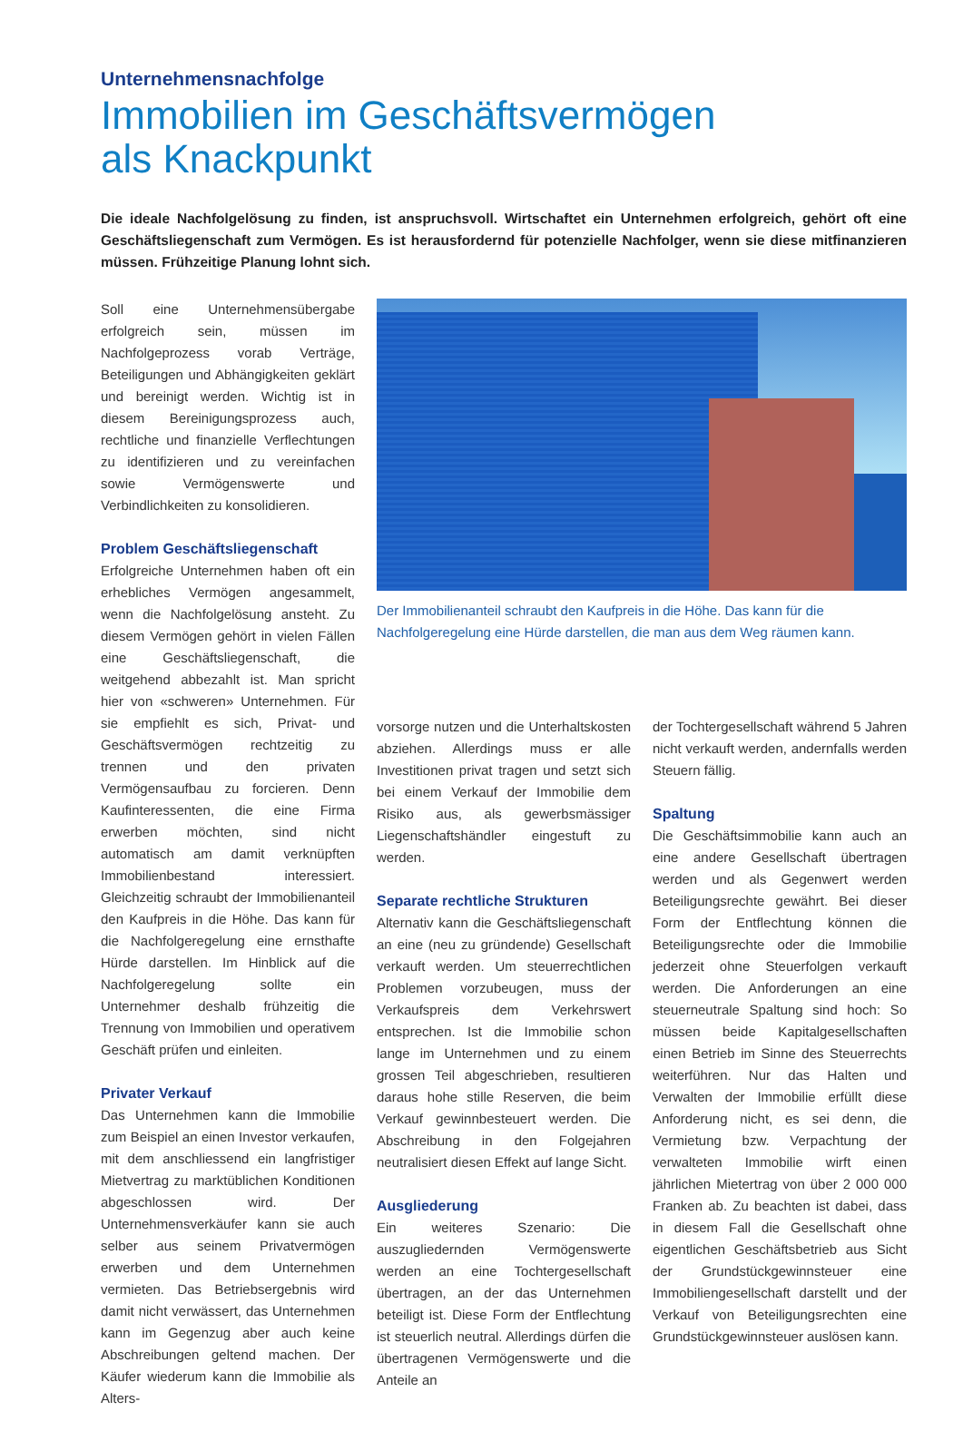Unternehmensnachfolge
Immobilien im Geschäftsvermögen
als Knackpunkt
Die ideale Nachfolgelösung zu finden, ist anspruchsvoll. Wirtschaftet ein Unternehmen erfolgreich, gehört oft eine Geschäftsliegenschaft zum Vermögen. Es ist herausfordernd für potenzielle Nachfolger, wenn sie diese mitfinanzieren müssen. Frühzeitige Planung lohnt sich.
Soll eine Unternehmensübergabe erfolgreich sein, müssen im Nachfolgeprozess vorab Verträge, Beteiligungen und Abhängigkeiten geklärt und bereinigt werden. Wichtig ist in diesem Bereinigungsprozess auch, rechtliche und finanzielle Verflechtungen zu identifizieren und zu vereinfachen sowie Vermögenswerte und Verbindlichkeiten zu konsolidieren.
Problem Geschäftsliegenschaft
Erfolgreiche Unternehmen haben oft ein erhebliches Vermögen angesammelt, wenn die Nachfolgelösung ansteht. Zu diesem Vermögen gehört in vielen Fällen eine Geschäftsliegenschaft, die weitgehend abbezahlt ist. Man spricht hier von «schweren» Unternehmen. Für sie empfiehlt es sich, Privat- und Geschäftsvermögen rechtzeitig zu trennen und den privaten Vermögensaufbau zu forcieren. Denn Kaufinteressenten, die eine Firma erwerben möchten, sind nicht automatisch am damit verknüpften Immobilienbestand interessiert. Gleichzeitig schraubt der Immobilienanteil den Kaufpreis in die Höhe. Das kann für die Nachfolgeregelung eine ernsthafte Hürde darstellen. Im Hinblick auf die Nachfolgeregelung sollte ein Unternehmer deshalb frühzeitig die Trennung von Immobilien und operativem Geschäft prüfen und einleiten.
Privater Verkauf
Das Unternehmen kann die Immobilie zum Beispiel an einen Investor verkaufen, mit dem anschliessend ein langfristiger Mietvertrag zu marktüblichen Konditionen abgeschlossen wird. Der Unternehmensverkäufer kann sie auch selber aus seinem Privatvermögen erwerben und dem Unternehmen vermieten. Das Betriebsergebnis wird damit nicht verwässert, das Unternehmen kann im Gegenzug aber auch keine Abschreibungen geltend machen. Der Käufer wiederum kann die Immobilie als Alters-
Der Immobilienanteil schraubt den Kaufpreis in die Höhe. Das kann für die Nachfolgeregelung eine Hürde darstellen, die man aus dem Weg räumen kann.
vorsorge nutzen und die Unterhaltskosten abziehen. Allerdings muss er alle Investitionen privat tragen und setzt sich bei einem Verkauf der Immobilie dem Risiko aus, als gewerbsmässiger Liegenschaftshändler eingestuft zu werden.
Separate rechtliche Strukturen
Alternativ kann die Geschäftsliegenschaft an eine (neu zu gründende) Gesellschaft verkauft werden. Um steuerrechtlichen Problemen vorzubeugen, muss der Verkaufspreis dem Verkehrswert entsprechen. Ist die Immobilie schon lange im Unternehmen und zu einem grossen Teil abgeschrieben, resultieren daraus hohe stille Reserven, die beim Verkauf gewinnbesteuert werden. Die Abschreibung in den Folgejahren neutralisiert diesen Effekt auf lange Sicht.
Ausgliederung
Ein weiteres Szenario: Die auszugliedernden Vermögenswerte werden an eine Tochtergesellschaft übertragen, an der das Unternehmen beteiligt ist. Diese Form der Entflechtung ist steuerlich neutral. Allerdings dürfen die übertragenen Vermögenswerte und die Anteile an
der Tochtergesellschaft während 5 Jahren nicht verkauft werden, andernfalls werden Steuern fällig.
Spaltung
Die Geschäftsimmobilie kann auch an eine andere Gesellschaft übertragen werden und als Gegenwert werden Beteiligungsrechte gewährt. Bei dieser Form der Entflechtung können die Beteiligungsrechte oder die Immobilie jederzeit ohne Steuerfolgen verkauft werden. Die Anforderungen an eine steuerneutrale Spaltung sind hoch: So müssen beide Kapitalgesellschaften einen Betrieb im Sinne des Steuerrechts weiterführen. Nur das Halten und Verwalten der Immobilie erfüllt diese Anforderung nicht, es sei denn, die Vermietung bzw. Verpachtung der verwalteten Immobilie wirft einen jährlichen Mietertrag von über 2 000 000 Franken ab. Zu beachten ist dabei, dass in diesem Fall die Gesellschaft ohne eigentlichen Geschäftsbetrieb aus Sicht der Grundstückgewinnsteuer eine Immobiliengesellschaft darstellt und der Verkauf von Beteiligungsrechten eine Grundstückgewinnsteuer auslösen kann.